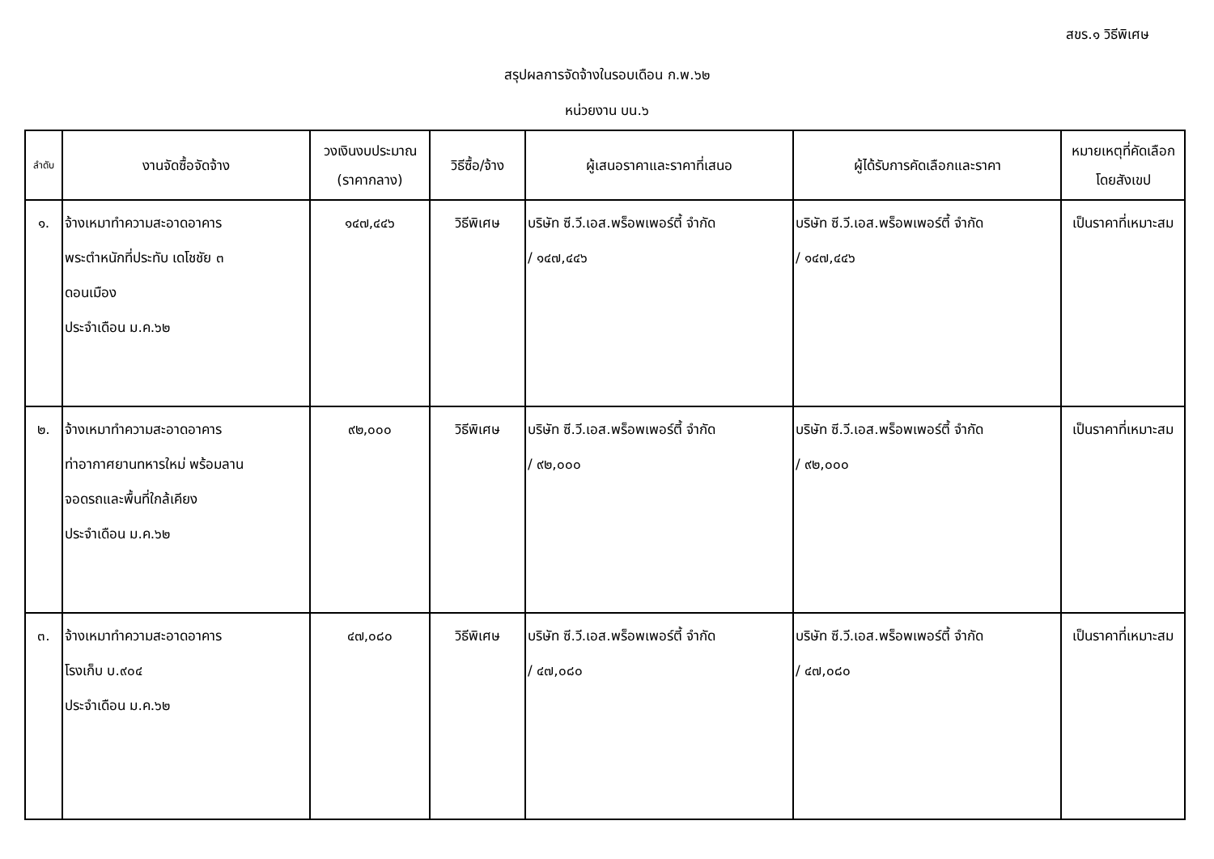สขร.๑ วิธีพิเศษ
สรุปผลการจัดจ้างในรอบเดือน ก.พ.๖๒
หน่วยงาน บน.๖
| ลำดับ | งานจัดซื้อจัดจ้าง | วงเงินงบประมาณ (ราคากลาง) | วิธีซื้อ/จ้าง | ผู้เสนอราคาและราคาที่เสนอ | ผู้ได้รับการคัดเลือกและราคา | หมายเหตุที่คัดเลือก โดยสังเขป |
| --- | --- | --- | --- | --- | --- | --- |
| ๑. | จ้างเหมาทำความสะอาดอาคาร พระตำหนักที่ประทับ เดโชชัย ๓ ดอนเมือง ประจำเดือน ม.ค.๖๒ | ๑๔๗,๔๔๖ | วิธีพิเศษ | บริษัท ซี.วี.เอส.พร็อพเพอร์ตี้ จำกัด / ๑๔๗,๔๔๖ | บริษัท ซี.วี.เอส.พร็อพเพอร์ตี้ จำกัด / ๑๔๗,๔๔๖ | เป็นราคาที่เหมาะสม |
| ๒. | จ้างเหมาทำความสะอาดอาคาร ท่าอากาศยานทหารใหม่ พร้อมลาน จอดรถและพื้นที่ใกล้เคียง ประจำเดือน ม.ค.๖๒ | ๙๒,๐๐๐ | วิธีพิเศษ | บริษัท ซี.วี.เอส.พร็อพเพอร์ตี้ จำกัด / ๙๒,๐๐๐ | บริษัท ซี.วี.เอส.พร็อพเพอร์ตี้ จำกัด / ๙๒,๐๐๐ | เป็นราคาที่เหมาะสม |
| ๓. | จ้างเหมาทำความสะอาดอาคาร โรงเก็บ บ.๙๐๔ ประจำเดือน ม.ค.๖๒ | ๔๗,๐๘๐ | วิธีพิเศษ | บริษัท ซี.วี.เอส.พร็อพเพอร์ตี้ จำกัด / ๔๗,๐๘๐ | บริษัท ซี.วี.เอส.พร็อพเพอร์ตี้ จำกัด / ๔๗,๐๘๐ | เป็นราคาที่เหมาะสม |